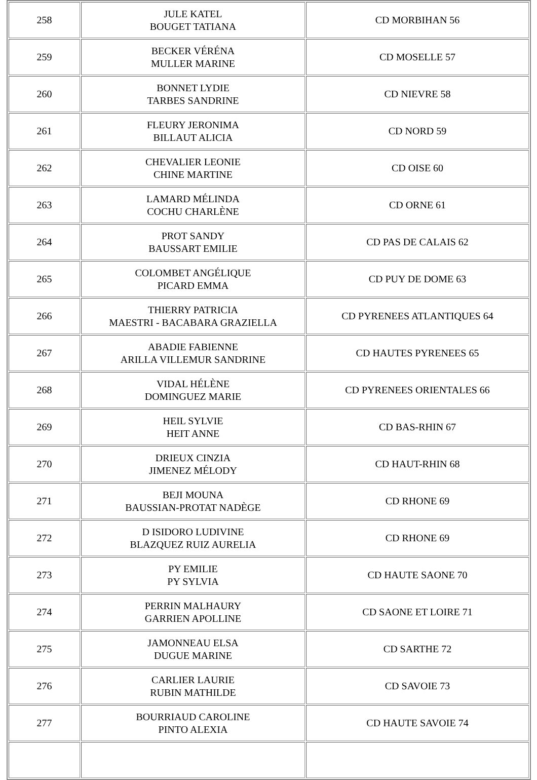| 258 | JULE KATEL BOUGET TATIANA | CD MORBIHAN 56 |
| 259 | BECKER VÉRÉNA MULLER MARINE | CD MOSELLE 57 |
| 260 | BONNET LYDIE TARBES SANDRINE | CD NIEVRE 58 |
| 261 | FLEURY JERONIMA BILLAUT ALICIA | CD NORD 59 |
| 262 | CHEVALIER LEONIE CHINE MARTINE | CD OISE 60 |
| 263 | LAMARD MÉLINDA COCHU CHARLÈNE | CD ORNE 61 |
| 264 | PROT SANDY BAUSSART EMILIE | CD PAS DE CALAIS 62 |
| 265 | COLOMBET ANGÉLIQUE PICARD EMMA | CD PUY DE DOME 63 |
| 266 | THIERRY PATRICIA MAESTRI - BACABARA GRAZIELLA | CD PYRENEES ATLANTIQUES 64 |
| 267 | ABADIE FABIENNE ARILLA VILLEMUR SANDRINE | CD HAUTES PYRENEES 65 |
| 268 | VIDAL HÉLÈNE DOMINGUEZ MARIE | CD PYRENEES ORIENTALES 66 |
| 269 | HEIL SYLVIE HEIT ANNE | CD BAS-RHIN 67 |
| 270 | DRIEUX CINZIA JIMENEZ MÉLODY | CD HAUT-RHIN 68 |
| 271 | BEJI MOUNA BAUSSIAN-PROTAT NADÈGE | CD RHONE 69 |
| 272 | D ISIDORO LUDIVINE BLAZQUEZ RUIZ AURELIA | CD RHONE 69 |
| 273 | PY EMILIE PY SYLVIA | CD HAUTE SAONE 70 |
| 274 | PERRIN MALHAURY GARRIEN APOLLINE | CD SAONE ET LOIRE 71 |
| 275 | JAMONNEAU ELSA DUGUE MARINE | CD SARTHE 72 |
| 276 | CARLIER LAURIE RUBIN MATHILDE | CD SAVOIE 73 |
| 277 | BOURRIAUD CAROLINE PINTO ALEXIA | CD HAUTE SAVOIE 74 |